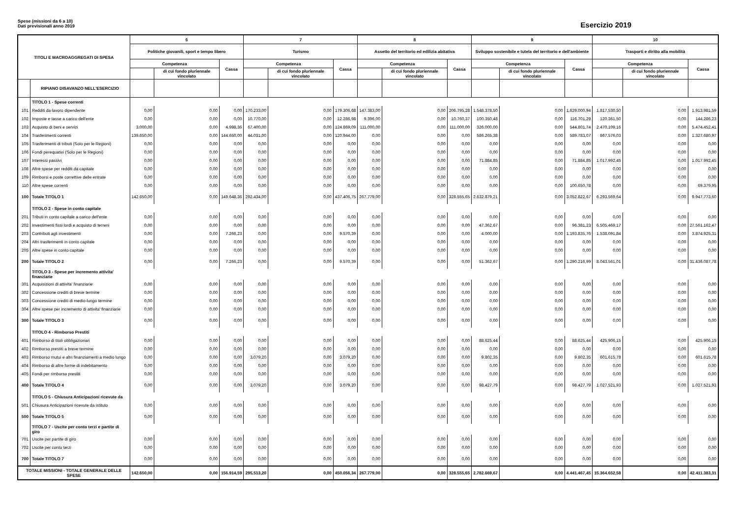Spese (missioni da 6 a 10)
Dati previsionali anno 2019
Esercizio 2019
| TITOLI E MACROAGGREGATI DI SPESA | | 6 | | | 7 | | | 8 | | | 9 | | | 10 | | |
| --- | --- | --- | --- | --- | --- | --- | --- | --- | --- | --- | --- | --- | --- | --- | --- | --- |
| | | Politiche giovanili, sport e tempo libero | | | Turismo | | | Assetto del territorio ed edilizia abitativa | | | Sviluppo sostenibile e tutela del territorio e dell'ambiente | | | Trasporti e diritto alla mobilità | | |
| | | Competenza | | Cassa | Competenza | | Cassa | Competenza | | Cassa | Competenza | | Cassa | Competenza | | Cassa |
| | | | di cui fondo pluriennale vincolato | | | di cui fondo pluriennale vincolato | | | di cui fondo pluriennale vincolato | | | di cui fondo pluriennale vincolato | | | di cui fondo pluriennale vincolato | |
| | RIPIANO DISAVANZO NELL'ESERCIZIO | | | | | | | | | | | | | | | |
| | TITOLO 1 - Spese correnti | | | | | | | | | | | | | | | |
| 101 | Redditi da lavoro dipendente | 0,00 | 0,00 | 0,00 | 170.233,00 | 0,00 | 179.306,68 | 147.383,00 | 0,00 | 206.795,28 | 1.548.378,50 | 0,00 | 1.629.000,94 | 1.817.530,50 | 0,00 | 1.913.981,59 |
| 102 | Imposte e tasse a carico dell'ente | 0,00 | 0,00 | 0,00 | 10.770,00 | 0,00 | 12.286,98 | 9.396,00 | 0,00 | 10.760,37 | 100.350,48 | 0,00 | 116.701,29 | 120.361,50 | 0,00 | 144.286,23 |
| 103 | Acquisto di beni e servizi | 3.000,00 | 0,00 | 4.998,36 | 67.400,00 | 0,00 | 124.869,09 | 111.000,00 | 0,00 | 111.000,00 | 326.000,00 | 0,00 | 544.801,74 | 2.470.109,16 | 0,00 | 5.474.452,41 |
| 104 | Trasferimenti correnti | 139.650,00 | 0,00 | 144.650,00 | 44.031,00 | 0,00 | 120.944,00 | 0,00 | 0,00 | 0,00 | 586.265,38 | 0,00 | 589.783,07 | 867.576,03 | 0,00 | 1.327.680,97 |
| 105 | Trasferimenti di tributi (Solo per le Regioni) | 0,00 | 0,00 | 0,00 | 0,00 | 0,00 | 0,00 | 0,00 | 0,00 | 0,00 | 0,00 | 0,00 | 0,00 | 0,00 | 0,00 | 0,00 |
| 106 | Fondi perequativi (Solo per le Regioni) | 0,00 | 0,00 | 0,00 | 0,00 | 0,00 | 0,00 | 0,00 | 0,00 | 0,00 | 0,00 | 0,00 | 0,00 | 0,00 | 0,00 | 0,00 |
| 107 | Interessi passivi | 0,00 | 0,00 | 0,00 | 0,00 | 0,00 | 0,00 | 0,00 | 0,00 | 0,00 | 71.884,85 | 0,00 | 71.884,85 | 1.017.992,45 | 0,00 | 1.017.992,45 |
| 108 | Altre spese per redditi da capitale | 0,00 | 0,00 | 0,00 | 0,00 | 0,00 | 0,00 | 0,00 | 0,00 | 0,00 | 0,00 | 0,00 | 0,00 | 0,00 | 0,00 | 0,00 |
| 109 | Rimborsi e poste correttive delle entrate | 0,00 | 0,00 | 0,00 | 0,00 | 0,00 | 0,00 | 0,00 | 0,00 | 0,00 | 0,00 | 0,00 | 0,00 | 0,00 | 0,00 | 0,00 |
| 110 | Altre spese correnti | 0,00 | 0,00 | 0,00 | 0,00 | 0,00 | 0,00 | 0,00 | 0,00 | 0,00 | 0,00 | 0,00 | 100.650,78 | 0,00 | 0,00 | 69.379,95 |
| 100 | Totale TITOLO 1 | 142.650,00 | 0,00 | 149.648,36 | 292.434,00 | 0,00 | 437.406,75 | 267.779,00 | 0,00 | 328.555,65 | 2.632.879,21 | 0,00 | 3.052.822,67 | 6.293.569,64 | 0,00 | 9.947.773,60 |
| | TITOLO 2 - Spese in conto capitale | | | | | | | | | | | | | | | |
| 201 | Tributi in conto capitale a carico dell'ente | 0,00 | 0,00 | 0,00 | 0,00 | 0,00 | 0,00 | 0,00 | 0,00 | 0,00 | 0,00 | 0,00 | 0,00 | 0,00 | 0,00 | 0,00 |
| 202 | Investimenti fissi lordi e acquisto di terreni | 0,00 | 0,00 | 0,00 | 0,00 | 0,00 | 0,00 | 0,00 | 0,00 | 0,00 | 47.362,67 | 0,00 | 96.381,23 | 6.505.469,17 | 0,00 | 27.561.162,47 |
| 203 | Contributi agli investimenti | 0,00 | 0,00 | 7.266,23 | 0,00 | 0,00 | 9.570,39 | 0,00 | 0,00 | 0,00 | 4.000,00 | 0,00 | 1.193.835,76 | 1.538.091,84 | 0,00 | 3.874.925,31 |
| 204 | Altri trasferimenti in conto capitale | 0,00 | 0,00 | 0,00 | 0,00 | 0,00 | 0,00 | 0,00 | 0,00 | 0,00 | 0,00 | 0,00 | 0,00 | 0,00 | 0,00 | 0,00 |
| 205 | Altre spese in conto capitale | 0,00 | 0,00 | 0,00 | 0,00 | 0,00 | 0,00 | 0,00 | 0,00 | 0,00 | 0,00 | 0,00 | 0,00 | 0,00 | 0,00 | 0,00 |
| 200 | Totale TITOLO 2 | 0,00 | 0,00 | 7.266,23 | 0,00 | 0,00 | 9.570,39 | 0,00 | 0,00 | 0,00 | 51.362,67 | 0,00 | 1.290.216,99 | 8.043.561,01 | 0,00 | 31.436.087,78 |
| | TITOLO 3 - Spese per incremento attivita' finanziarie | | | | | | | | | | | | | | | |
| 301 | Acquisizioni di attivita' finanziarie | 0,00 | 0,00 | 0,00 | 0,00 | 0,00 | 0,00 | 0,00 | 0,00 | 0,00 | 0,00 | 0,00 | 0,00 | 0,00 | 0,00 | 0,00 |
| 302 | Concessione crediti di breve termine | 0,00 | 0,00 | 0,00 | 0,00 | 0,00 | 0,00 | 0,00 | 0,00 | 0,00 | 0,00 | 0,00 | 0,00 | 0,00 | 0,00 | 0,00 |
| 303 | Concessione crediti di medio-lungo termine | 0,00 | 0,00 | 0,00 | 0,00 | 0,00 | 0,00 | 0,00 | 0,00 | 0,00 | 0,00 | 0,00 | 0,00 | 0,00 | 0,00 | 0,00 |
| 304 | Altre spese per incremento di attivita' finanziarie | 0,00 | 0,00 | 0,00 | 0,00 | 0,00 | 0,00 | 0,00 | 0,00 | 0,00 | 0,00 | 0,00 | 0,00 | 0,00 | 0,00 | 0,00 |
| 300 | Totale TITOLO 3 | 0,00 | 0,00 | 0,00 | 0,00 | 0,00 | 0,00 | 0,00 | 0,00 | 0,00 | 0,00 | 0,00 | 0,00 | 0,00 | 0,00 | 0,00 |
| | TITOLO 4 - Rimborso Prestiti | | | | | | | | | | | | | | | |
| 401 | Rimborso di titoli obbligazionari | 0,00 | 0,00 | 0,00 | 0,00 | 0,00 | 0,00 | 0,00 | 0,00 | 0,00 | 88.625,44 | 0,00 | 88.625,44 | 425.906,15 | 0,00 | 425.906,15 |
| 402 | Rimborso prestiti a breve termine | 0,00 | 0,00 | 0,00 | 0,00 | 0,00 | 0,00 | 0,00 | 0,00 | 0,00 | 0,00 | 0,00 | 0,00 | 0,00 | 0,00 | 0,00 |
| 403 | Rimborso mutui e altri finanziamenti a medio lungo | 0,00 | 0,00 | 0,00 | 3.079,20 | 0,00 | 3.079,20 | 0,00 | 0,00 | 0,00 | 9.802,35 | 0,00 | 9.802,35 | 601.615,78 | 0,00 | 601.615,78 |
| 404 | Rimborso di altre forme di indebitamento | 0,00 | 0,00 | 0,00 | 0,00 | 0,00 | 0,00 | 0,00 | 0,00 | 0,00 | 0,00 | 0,00 | 0,00 | 0,00 | 0,00 | 0,00 |
| 405 | Fondi per rimborso prestiti | 0,00 | 0,00 | 0,00 | 0,00 | 0,00 | 0,00 | 0,00 | 0,00 | 0,00 | 0,00 | 0,00 | 0,00 | 0,00 | 0,00 | 0,00 |
| 400 | Totale TITOLO 4 | 0,00 | 0,00 | 0,00 | 3.079,20 | 0,00 | 3.079,20 | 0,00 | 0,00 | 0,00 | 98.427,79 | 0,00 | 98.427,79 | 1.027.521,93 | 0,00 | 1.027.521,93 |
| | TITOLO 5 - Chiusura Anticipazioni ricevute da | | | | | | | | | | | | | | | |
| 501 | Chiusura Anticipazioni ricevute da istituto | 0,00 | 0,00 | 0,00 | 0,00 | 0,00 | 0,00 | 0,00 | 0,00 | 0,00 | 0,00 | 0,00 | 0,00 | 0,00 | 0,00 | 0,00 |
| 500 | Totale TITOLO 5 | 0,00 | 0,00 | 0,00 | 0,00 | 0,00 | 0,00 | 0,00 | 0,00 | 0,00 | 0,00 | 0,00 | 0,00 | 0,00 | 0,00 | 0,00 |
| | TITOLO 7 - Uscite per conto terzi e partite di giro | | | | | | | | | | | | | | | |
| 701 | Uscite per partite di giro | 0,00 | 0,00 | 0,00 | 0,00 | 0,00 | 0,00 | 0,00 | 0,00 | 0,00 | 0,00 | 0,00 | 0,00 | 0,00 | 0,00 | 0,00 |
| 702 | Uscite per conto terzi | 0,00 | 0,00 | 0,00 | 0,00 | 0,00 | 0,00 | 0,00 | 0,00 | 0,00 | 0,00 | 0,00 | 0,00 | 0,00 | 0,00 | 0,00 |
| 700 | Totale TITOLO 7 | 0,00 | 0,00 | 0,00 | 0,00 | 0,00 | 0,00 | 0,00 | 0,00 | 0,00 | 0,00 | 0,00 | 0,00 | 0,00 | 0,00 | 0,00 |
| TOTALE MISSIONI - TOTALE GENERALE DELLE SPESE | | 142.650,00 | 0,00 | 156.914,59 | 295.513,20 | 0,00 | 450.056,34 | 267.779,00 | 0,00 | 328.555,65 | 2.782.669,67 | 0,00 | 4.441.467,45 | 15.364.652,58 | 0,00 | 42.411.383,31 |